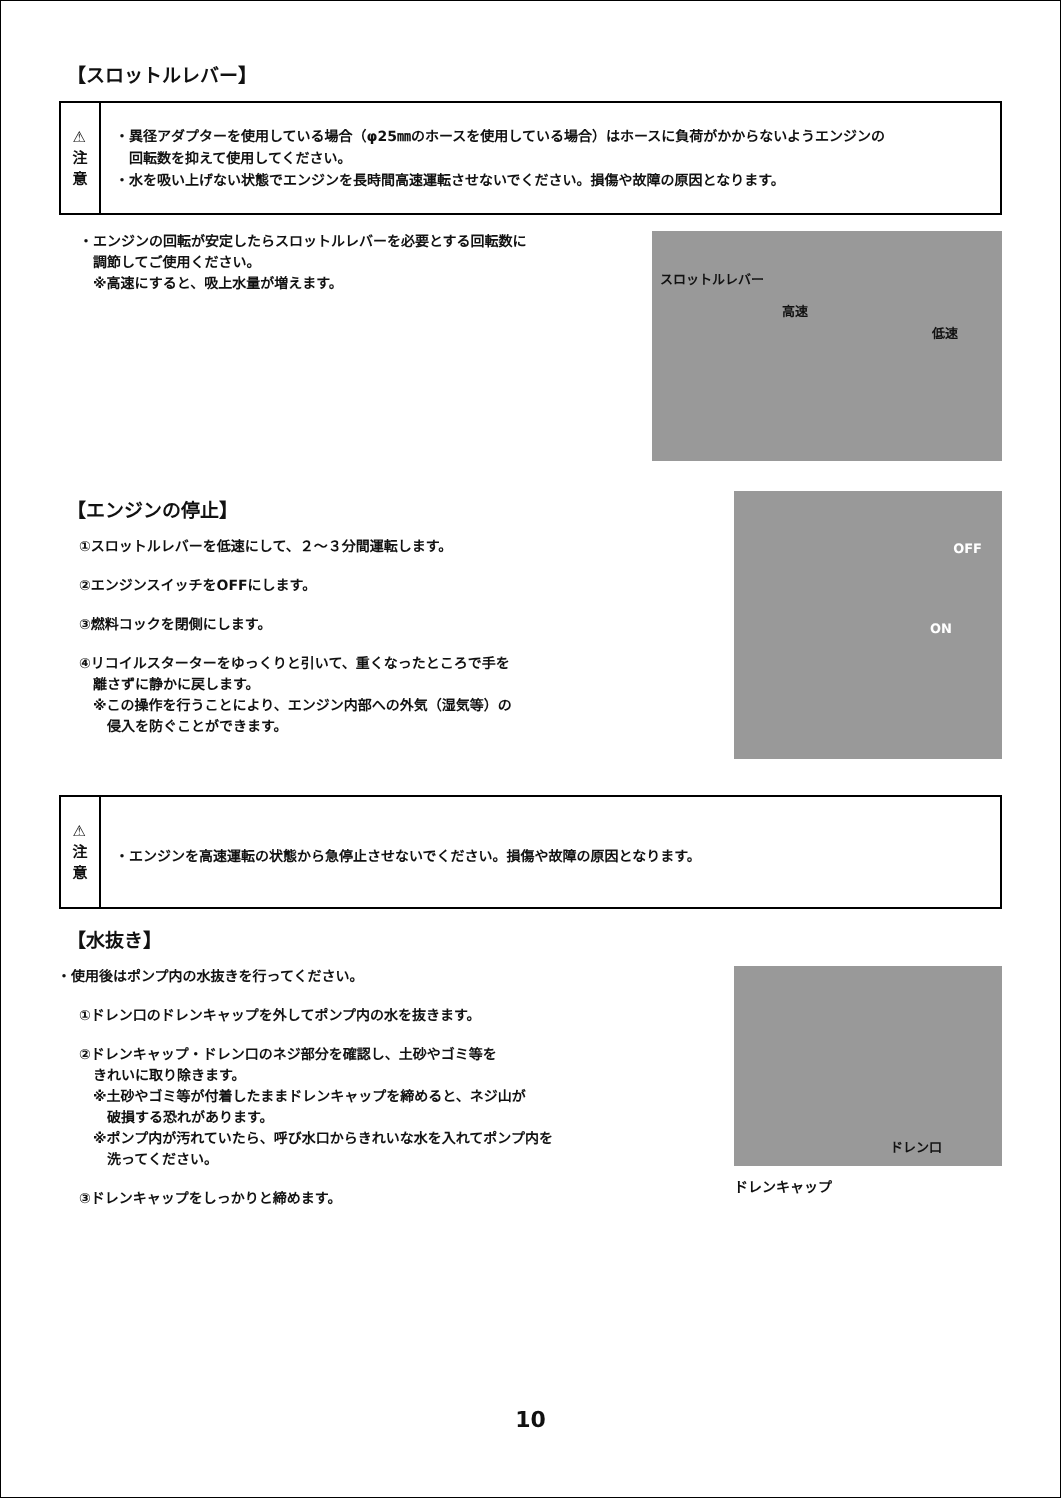【スロットルレバー】
⚠
注
意
・異径アダプターを使用している場合（φ25㎜のホースを使用している場合）はホースに負荷がかからないようエンジンの
　回転数を抑えて使用してください。
・水を吸い上げない状態でエンジンを長時間高速運転させないでください。損傷や故障の原因となります。
・エンジンの回転が安定したらスロットルレバーを必要とする回転数に
　調節してご使用ください。
　※高速にすると、吸上水量が増えます。
スロットルレバー
高速
低速
【エンジンの停止】
①スロットルレバーを低速にして、２～３分間運転します。
②エンジンスイッチをOFFにします。
③燃料コックを閉側にします。
④リコイルスターターをゆっくりと引いて、重くなったところで手を
　離さずに静かに戻します。
　※この操作を行うことにより、エンジン内部への外気（湿気等）の
　　侵入を防ぐことができます。
OFF
ON
⚠
注
意
・エンジンを高速運転の状態から急停止させないでください。損傷や故障の原因となります。
【水抜き】
・使用後はポンプ内の水抜きを行ってください。
①ドレン口のドレンキャップを外してポンプ内の水を抜きます。
②ドレンキャップ・ドレン口のネジ部分を確認し、土砂やゴミ等を
　きれいに取り除きます。
　※土砂やゴミ等が付着したままドレンキャップを締めると、ネジ山が
　　破損する恐れがあります。
　※ポンプ内が汚れていたら、呼び水口からきれいな水を入れてポンプ内を
　　洗ってください。
③ドレンキャップをしっかりと締めます。
ドレン口
ドレンキャップ
10